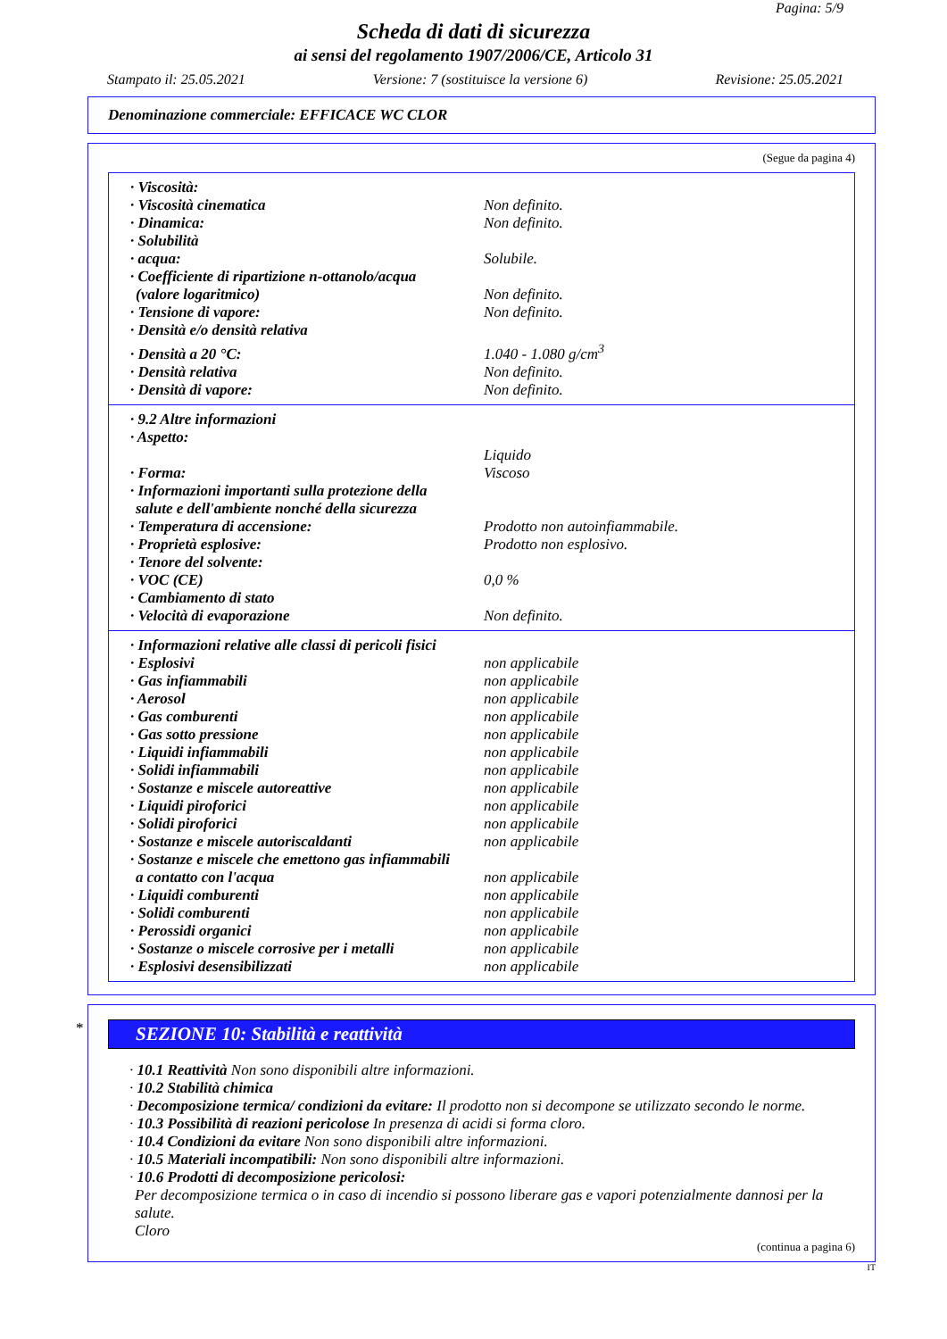Pagina: 5/9
Scheda di dati di sicurezza
ai sensi del regolamento 1907/2006/CE, Articolo 31
Stampato il: 25.05.2021 Versione: 7 (sostituisce la versione 6) Revisione: 25.05.2021
Denominazione commerciale: EFFICACE WC CLOR
(Segue da pagina 4)
| · Viscosità: | |
| · Viscosità cinematica | Non definito. |
| · Dinamica: | Non definito. |
| · Solubilità | |
| · acqua: | Solubile. |
| · Coefficiente di ripartizione n-ottanolo/acqua (valore logaritmico) | Non definito. |
| · Tensione di vapore: | Non definito. |
| · Densità e/o densità relativa | |
| · Densità a 20 °C: | 1.040 - 1.080 g/cm<sup>3</sup> |
| · Densità relativa | Non definito. |
| · Densità di vapore: | Non definito. |
| · 9.2 Altre informazioni | |
| · Aspetto: | |
| · Forma: | Liquido Viscoso |
| · Informazioni importanti sulla protezione della salute e dell'ambiente nonché della sicurezza | |
| · Temperatura di accensione: | Prodotto non autoinfiammabile. |
| · Proprietà esplosive: | Prodotto non esplosivo. |
| · Tenore del solvente: | |
| · VOC (CE) | 0,0 % |
| · Cambiamento di stato | |
| · Velocità di evaporazione | Non definito. |
| · Informazioni relative alle classi di pericoli fisici | |
| · Esplosivi | non applicabile |
| · Gas infiammabili | non applicabile |
| · Aerosol | non applicabile |
| · Gas comburenti | non applicabile |
| · Gas sotto pressione | non applicabile |
| · Liquidi infiammabili | non applicabile |
| · Solidi infiammabili | non applicabile |
| · Sostanze e miscele autoreattive | non applicabile |
| · Liquidi piroforici | non applicabile |
| · Solidi piroforici | non applicabile |
| · Sostanze e miscele autoriscaldanti | non applicabile |
| · Sostanze e miscele che emettono gas infiammabili a contatto con l'acqua | non applicabile |
| · Liquidi comburenti | non applicabile |
| · Solidi comburenti | non applicabile |
| · Perossidi organici | non applicabile |
| · Sostanze o miscele corrosive per i metalli | non applicabile |
| · Esplosivi desensibilizzati | non applicabile |
*
SEZIONE 10: Stabilità e reattività
· 10.1 Reattività Non sono disponibili altre informazioni.
· 10.2 Stabilità chimica
· Decomposizione termica/ condizioni da evitare: Il prodotto non si decompone se utilizzato secondo le norme.
· 10.3 Possibilità di reazioni pericolose In presenza di acidi si forma cloro.
· 10.4 Condizioni da evitare Non sono disponibili altre informazioni.
· 10.5 Materiali incompatibili: Non sono disponibili altre informazioni.
· 10.6 Prodotti di decomposizione pericolosi:
Per decomposizione termica o in caso di incendio si possono liberare gas e vapori potenzialmente dannosi per la salute.
Cloro
(continua a pagina 6)
IT